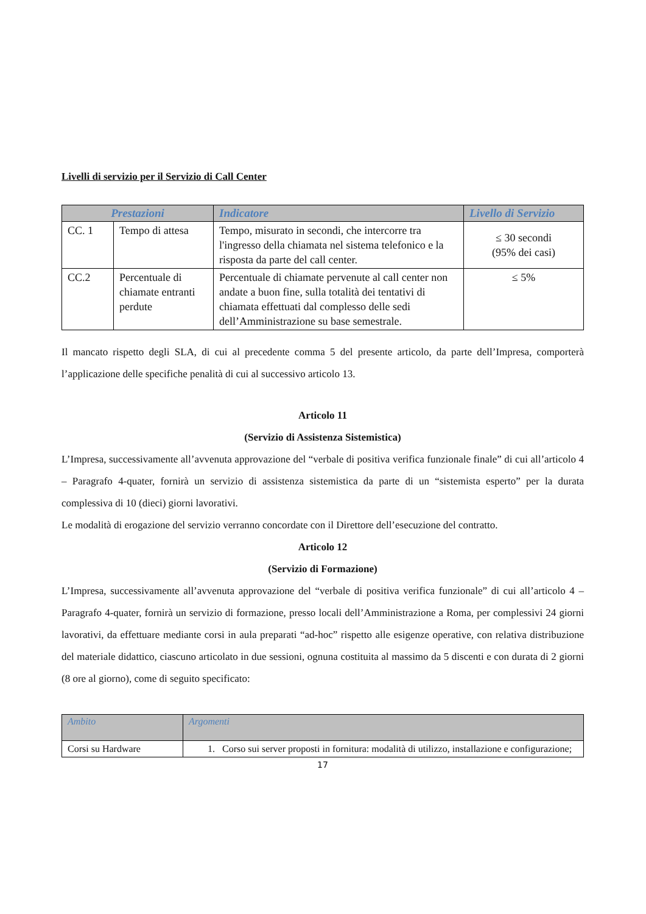Livelli di servizio per il Servizio di Call Center
| Prestazioni | | Indicatore | Livello di Servizio |
| --- | --- | --- | --- |
| CC. 1 | Tempo di attesa | Tempo, misurato in secondi, che intercorre tra l'ingresso della chiamata nel sistema telefonico e la risposta da parte del call center. | ≤ 30 secondi (95% dei casi) |
| CC.2 | Percentuale di chiamate entranti perdute | Percentuale di chiamate pervenute al call center non andate a buon fine, sulla totalità dei tentativi di chiamata effettuati dal complesso delle sedi dell’Amministrazione su base semestrale. | ≤ 5% |
Il mancato rispetto degli SLA, di cui al precedente comma 5 del presente articolo, da parte dell’Impresa, comporterà l’applicazione delle specifiche penalità di cui al successivo articolo 13.
Articolo 11
(Servizio di Assistenza Sistemistica)
L’Impresa, successivamente all’avvenuta approvazione del “verbale di positiva verifica funzionale finale” di cui all’articolo 4 – Paragrafo 4-quater, fornirà un servizio di assistenza sistemistica da parte di un “sistemista esperto” per la durata complessiva di 10 (dieci) giorni lavorativi.
Le modalità di erogazione del servizio verranno concordate con il Direttore dell’esecuzione del contratto.
Articolo 12
(Servizio di Formazione)
L’Impresa, successivamente all’avvenuta approvazione del “verbale di positiva verifica funzionale” di cui all’articolo 4 – Paragrafo 4-quater, fornirà un servizio di formazione, presso locali dell’Amministrazione a Roma, per complessivi 24 giorni lavorativi, da effettuare mediante corsi in aula preparati “ad-hoc” rispetto alle esigenze operative, con relativa distribuzione del materiale didattico, ciascuno articolato in due sessioni, ognuna costituita al massimo da 5 discenti e con durata di 2 giorni (8 ore al giorno), come di seguito specificato:
| Ambito | Argomenti |
| --- | --- |
| Corsi su Hardware | 1. Corso sui server proposti in fornitura: modalità di utilizzo, installazione e configurazione; |
17